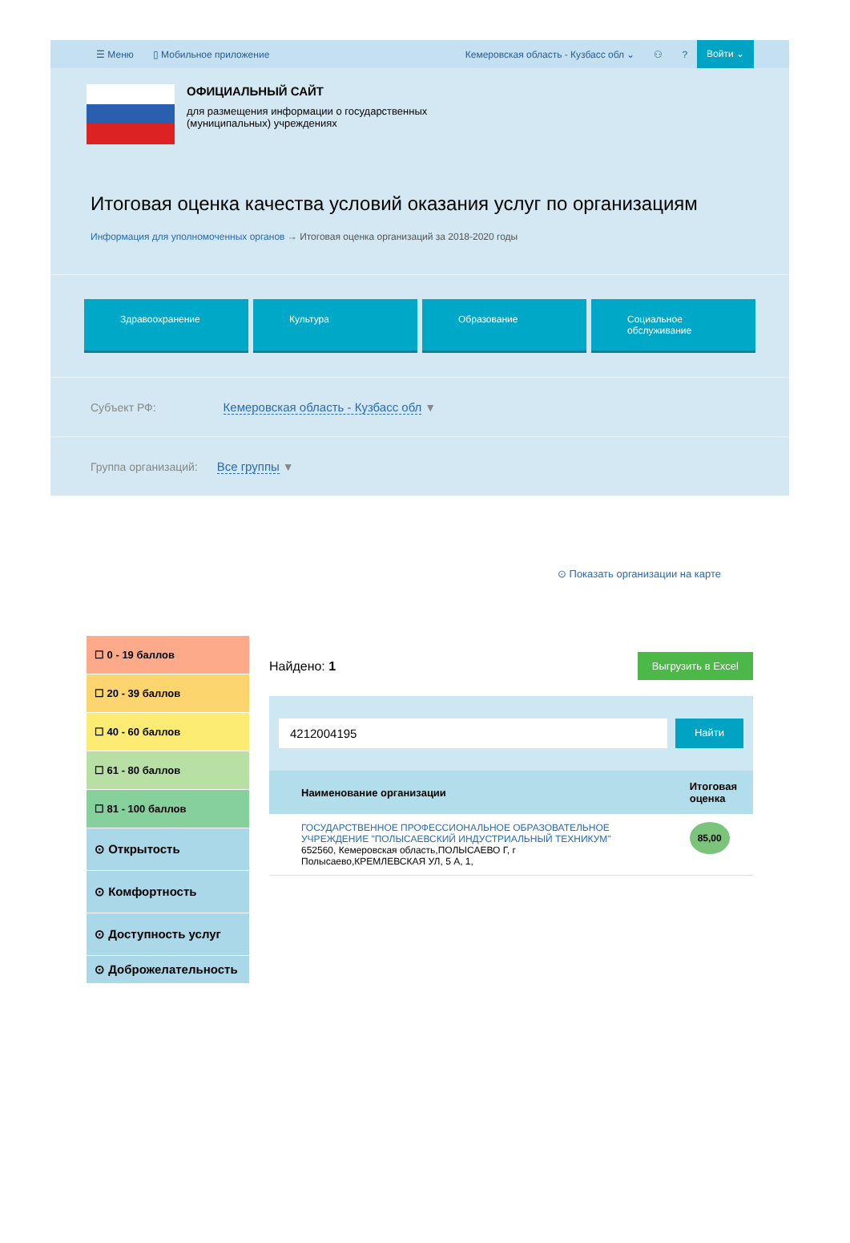☰ Меню ▯ Мобильное приложение Кемеровская область - Кузбасс обл ⌄ ⚇? Войти ⌄
ОФИЦИАЛЬНЫЙ САЙТ
для размещения информации о государственных
(муниципальных) учреждениях
Итоговая оценка качества условий оказания услуг по организациям
Информация для уполномоченных органов → Итоговая оценка организаций за 2018-2020 годы
Здравоохранение Культура Образование Социальное обслуживание
Субъект РФ: Кемеровская область - Кузбасс обл ▼
Группа организаций: Все группы ▼
⊙ Показать организации на карте
☐ 0 - 19 баллов
☐ 20 - 39 баллов
☐ 40 - 60 баллов
☐ 61 - 80 баллов
☐ 81 - 100 баллов
⊙ Открытость
⊙ Комфортность
⊙ Доступность услуг
⊙ Доброжелательность
Найдено: 1 Выгрузить в Excel
4212004195
Найти
| Наименование организации | Итоговая оценка |
| --- | --- |
| ГОСУДАРСТВЕННОЕ ПРОФЕССИОНАЛЬНОЕ ОБРАЗОВАТЕЛЬНОЕ УЧРЕЖДЕНИЕ "ПОЛЫСАЕВСКИЙ ИНДУСТРИАЛЬНЫЙ ТЕХНИКУМ" 652560, Кемеровская область,ПОЛЫСАЕВО Г, г Полысаево,КРЕМЛЕВСКАЯ УЛ, 5 А, 1, | 85,00 |